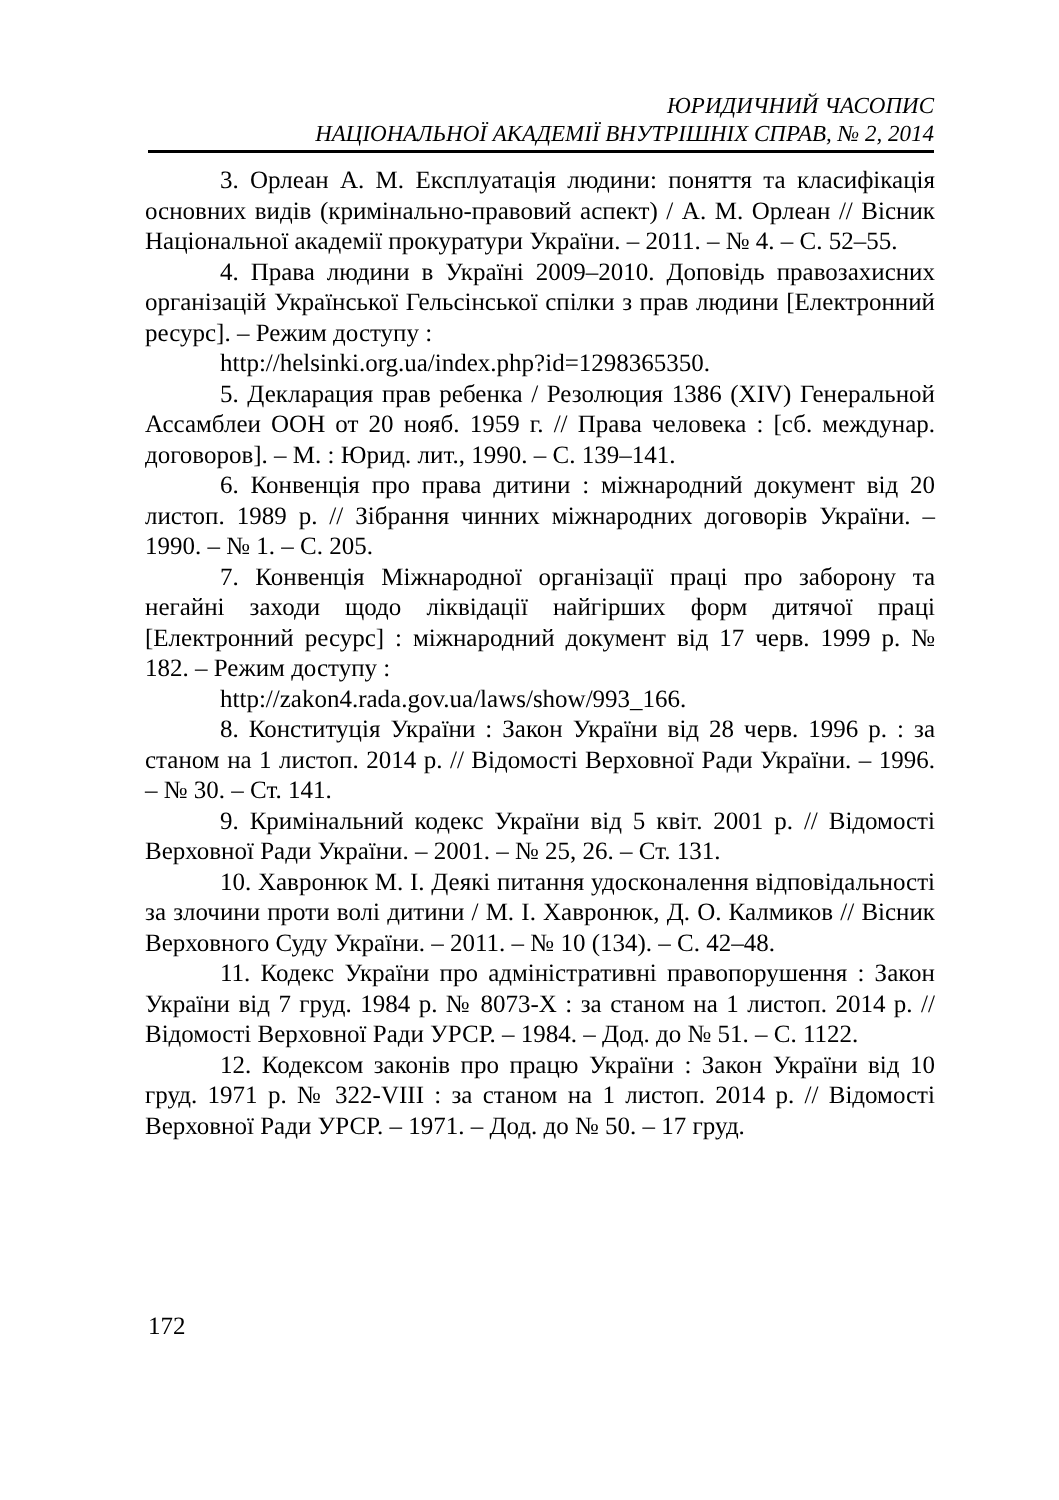ЮРИДИЧНИЙ ЧАСОПИС
НАЦІОНАЛЬНОЇ АКАДЕМІЇ ВНУТРІШНІХ СПРАВ, № 2, 2014
3. Орлеан А. М. Експлуатація людини: поняття та класифікація основних видів (кримінально-правовий аспект) / А. М. Орлеан // Вісник Національної академії прокуратури України. – 2011. – № 4. – С. 52–55.
4. Права людини в Україні 2009–2010. Доповідь правозахисних організацій Української Гельсінської спілки з прав людини [Електронний ресурс]. – Режим доступу :
http://helsinki.org.ua/index.php?id=1298365350.
5. Декларация прав ребенка / Резолюция 1386 (XIV) Генеральной Ассамблеи ООН от 20 нояб. 1959 г. // Права человека : [сб. междунар. договоров]. – М. : Юрид. лит., 1990. – С. 139–141.
6. Конвенція про права дитини : міжнародний документ від 20 листоп. 1989 р. // Зібрання чинних міжнародних договорів України. – 1990. – № 1. – С. 205.
7. Конвенція Міжнародної організації праці про заборону та негайні заходи щодо ліквідації найгірших форм дитячої праці [Електронний ресурс] : міжнародний документ від 17 черв. 1999 р. № 182. – Режим доступу :
http://zakon4.rada.gov.ua/laws/show/993_166.
8. Конституція України : Закон України від 28 черв. 1996 р. : за станом на 1 листоп. 2014 р. // Відомості Верховної Ради України. – 1996. – № 30. – Ст. 141.
9. Кримінальний кодекс України від 5 квіт. 2001 р. // Відомості Верховної Ради України. – 2001. – № 25, 26. – Ст. 131.
10. Хавронюк М. І. Деякі питання удосконалення відповідальності за злочини проти волі дитини / М. І. Хавронюк, Д. О. Калмиков // Вісник Верховного Суду України. – 2011. – № 10 (134). – С. 42–48.
11. Кодекс України про адміністративні правопорушення : Закон України від 7 груд. 1984 р. № 8073-Х : за станом на 1 листоп. 2014 р. // Відомості Верховної Ради УРСР. – 1984. – Дод. до № 51. – С. 1122.
12. Кодексом законів про працю України : Закон України від 10 груд. 1971 р. № 322-VIII : за станом на 1 листоп. 2014 р. // Відомості Верховної Ради УРСР. – 1971. – Дод. до № 50. – 17 груд.
172